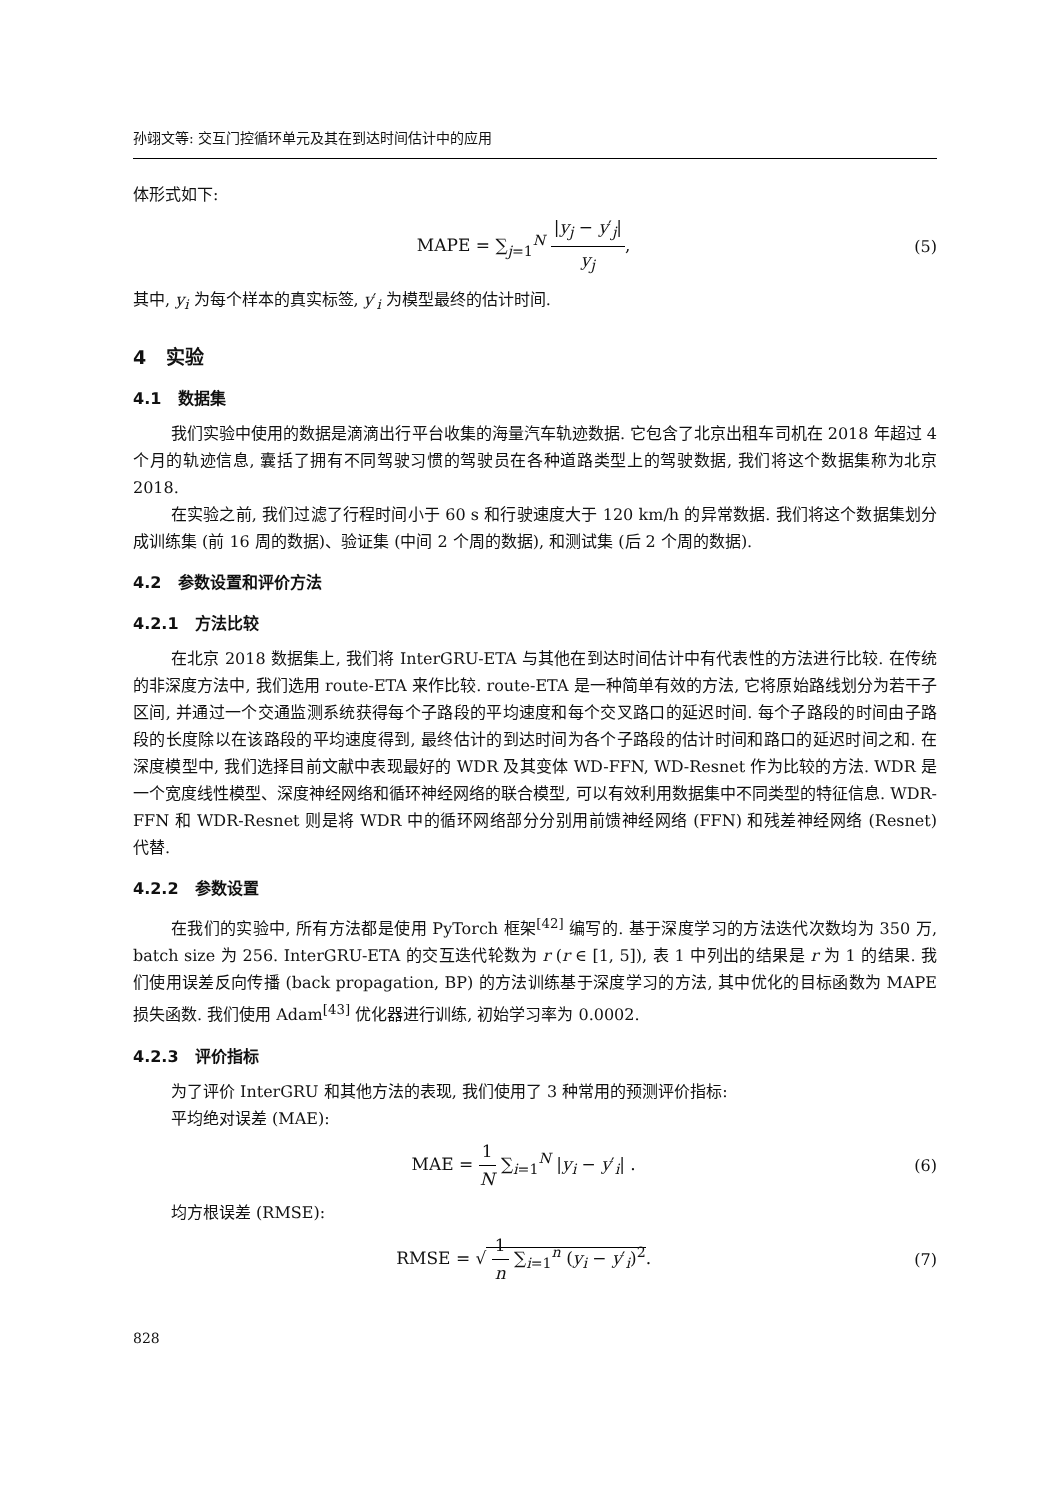孙翊文等: 交互门控循环单元及其在到达时间估计中的应用
体形式如下:
MAPE = ∑<sub>j=1</sub><sup>N</sup> |y<sub>j</sub> − y′<sub>j</sub>| y<sub>j</sub>, (5)
其中, y<sub>i</sub> 为每个样本的真实标签, y′<sub>i</sub> 为模型最终的估计时间.
4 实验
4.1 数据集
我们实验中使用的数据是滴滴出行平台收集的海量汽车轨迹数据. 它包含了北京出租车司机在 2018 年超过 4 个月的轨迹信息, 囊括了拥有不同驾驶习惯的驾驶员在各种道路类型上的驾驶数据, 我们将这个数据集称为北京 2018.
在实验之前, 我们过滤了行程时间小于 60 s 和行驶速度大于 120 km/h 的异常数据. 我们将这个数据集划分成训练集 (前 16 周的数据)、验证集 (中间 2 个周的数据), 和测试集 (后 2 个周的数据).
4.2 参数设置和评价方法
4.2.1 方法比较
在北京 2018 数据集上, 我们将 InterGRU-ETA 与其他在到达时间估计中有代表性的方法进行比较. 在传统的非深度方法中, 我们选用 route-ETA 来作比较. route-ETA 是一种简单有效的方法, 它将原始路线划分为若干子区间, 并通过一个交通监测系统获得每个子路段的平均速度和每个交叉路口的延迟时间. 每个子路段的时间由子路段的长度除以在该路段的平均速度得到, 最终估计的到达时间为各个子路段的估计时间和路口的延迟时间之和. 在深度模型中, 我们选择目前文献中表现最好的 WDR 及其变体 WD-FFN, WD-Resnet 作为比较的方法. WDR 是一个宽度线性模型、深度神经网络和循环神经网络的联合模型, 可以有效利用数据集中不同类型的特征信息. WDR-FFN 和 WDR-Resnet 则是将 WDR 中的循环网络部分分别用前馈神经网络 (FFN) 和残差神经网络 (Resnet) 代替.
4.2.2 参数设置
在我们的实验中, 所有方法都是使用 PyTorch 框架<sup>[42]</sup> 编写的. 基于深度学习的方法迭代次数均为 350 万, batch size 为 256. InterGRU-ETA 的交互迭代轮数为 r (r ∈ [1, 5]), 表 1 中列出的结果是 r 为 1 的结果. 我们使用误差反向传播 (back propagation, BP) 的方法训练基于深度学习的方法, 其中优化的目标函数为 MAPE 损失函数. 我们使用 Adam<sup>[43]</sup> 优化器进行训练, 初始学习率为 0.0002.
4.2.3 评价指标
为了评价 InterGRU 和其他方法的表现, 我们使用了 3 种常用的预测评价指标:
平均绝对误差 (MAE):
MAE = 1 N ∑<sub>i=1</sub><sup>N</sup> |y<sub>i</sub> − y′<sub>i</sub>| . (6)
均方根误差 (RMSE):
RMSE = √ 1 n ∑<sub>i=1</sub><sup>n</sup> (y<sub>i</sub> − y′<sub>i</sub>)<sup>2</sup>.
(7)
828